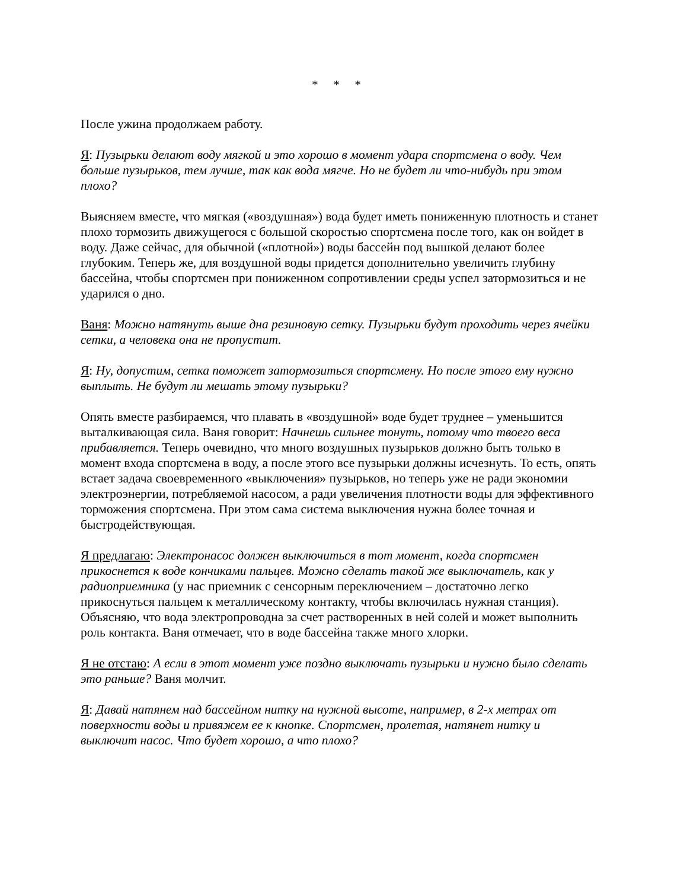* * *
После ужина продолжаем работу.
Я: Пузырьки делают воду мягкой и это хорошо в момент удара спортсмена о воду. Чем больше пузырьков, тем лучше, так как вода мягче. Но не будет ли что-нибудь при этом плохо?
Выясняем вместе, что мягкая («воздушная») вода будет иметь пониженную плотность и станет плохо тормозить движущегося с большой скоростью спортсмена после того, как он войдет в воду. Даже сейчас, для обычной («плотной») воды бассейн под вышкой делают более глубоким. Теперь же, для воздушной воды придется дополнительно увеличить глубину бассейна, чтобы спортсмен при пониженном сопротивлении среды успел затормозиться и не ударился о дно.
Ваня: Можно натянуть выше дна резиновую сетку. Пузырьки будут проходить через ячейки сетки, а человека она не пропустит.
Я: Ну, допустим, сетка поможет затормозиться спортсмену. Но после этого ему нужно выплыть. Не будут ли мешать этому пузырьки?
Опять вместе разбираемся, что плавать в «воздушной» воде будет труднее – уменьшится выталкивающая сила. Ваня говорит: Начнешь сильнее тонуть, потому что твоего веса прибавляется. Теперь очевидно, что много воздушных пузырьков должно быть только в момент входа спортсмена в воду, а после этого все пузырьки должны исчезнуть. То есть, опять встает задача своевременного «выключения» пузырьков, но теперь уже не ради экономии электроэнергии, потребляемой насосом, а ради увеличения плотности воды для эффективного торможения спортсмена. При этом сама система выключения нужна более точная и быстродействующая.
Я предлагаю: Электронасос должен выключиться в тот момент, когда спортсмен прикоснется к воде кончиками пальцев. Можно сделать такой же выключатель, как у радиоприемника (у нас приемник с сенсорным переключением – достаточно легко прикоснуться пальцем к металлическому контакту, чтобы включилась нужная станция). Объясняю, что вода электропроводна за счет растворенных в ней солей и может выполнить роль контакта. Ваня отмечает, что в воде бассейна также много хлорки.
Я не отстаю: А если в этот момент уже поздно выключать пузырьки и нужно было сделать это раньше? Ваня молчит.
Я: Давай натянем над бассейном нитку на нужной высоте, например, в 2-х метрах от поверхности воды и привяжем ее к кнопке. Спортсмен, пролетая, натянет нитку и выключит насос. Что будет хорошо, а что плохо?